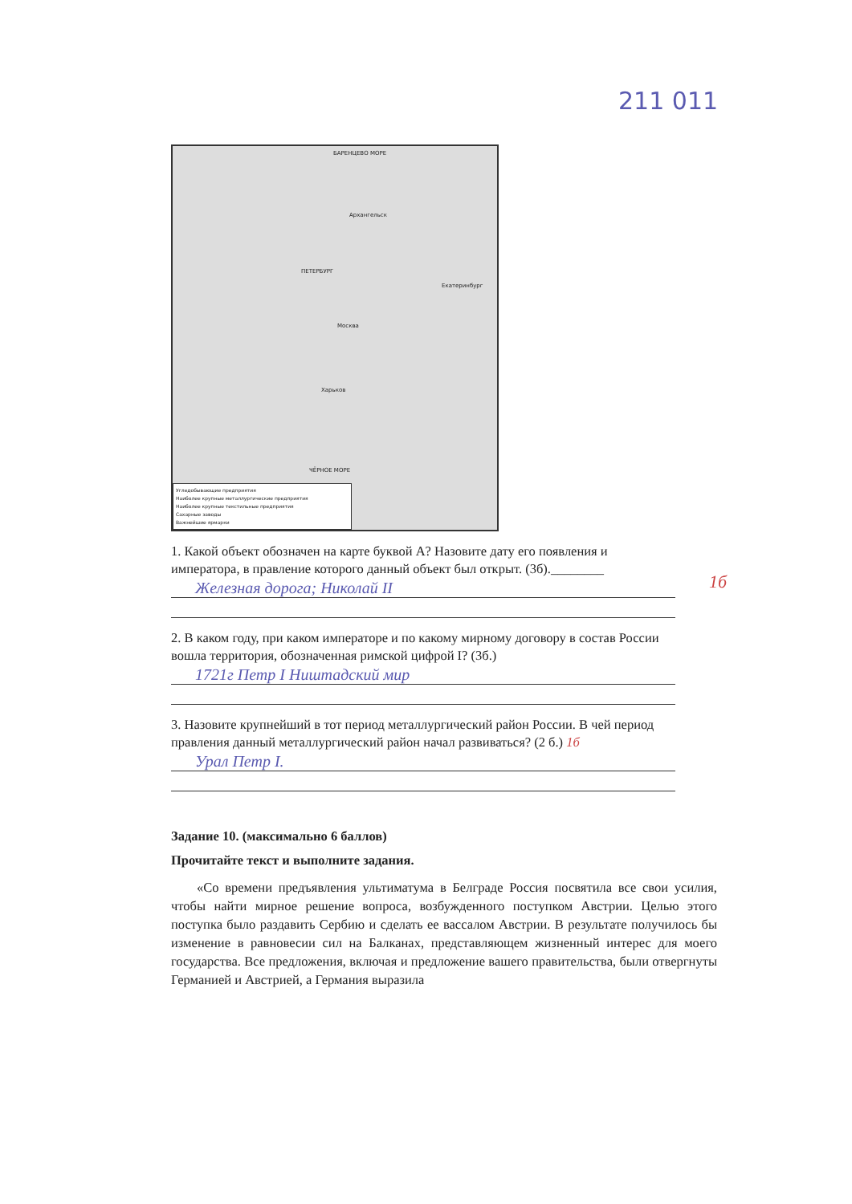211 011
БАРЕНЦЕВО МОРЕ
Архангельск
ПЕТЕРБУРГ
Москва
Екатеринбург
Харьков
ЧЁРНОЕ МОРЕ
Угледобывающие предприятия
Наиболее крупные металлургические предприятия
Наиболее крупные текстильные предприятия
Сахарные заводы
Важнейшие ярмарки
1. Какой объект обозначен на карте буквой А? Назовите дату его появления и императора, в правление которого данный объект был открыт. (3б).________
Железная дорога; Николай II 1б
2. В каком году, при каком императоре и по какому мирному договору в состав России вошла территория, обозначенная римской цифрой I? (3б.)
1721г Петр I Ништадский мир
3. Назовите крупнейший в тот период металлургический район России. В чей период правления данный металлургический район начал развиваться? (2 б.) 1б
Урал Петр I.
Задание 10. (максимально 6 баллов)
Прочитайте текст и выполните задания.
«Со времени предъявления ультиматума в Белграде Россия посвятила все свои усилия, чтобы найти мирное решение вопроса, возбужденного поступком Австрии. Целью этого поступка было раздавить Сербию и сделать ее вассалом Австрии. В результате получилось бы изменение в равновесии сил на Балканах, представляющем жизненный интерес для моего государства. Все предложения, включая и предложение вашего правительства, были отвергнуты Германией и Австрией, а Германия выразила